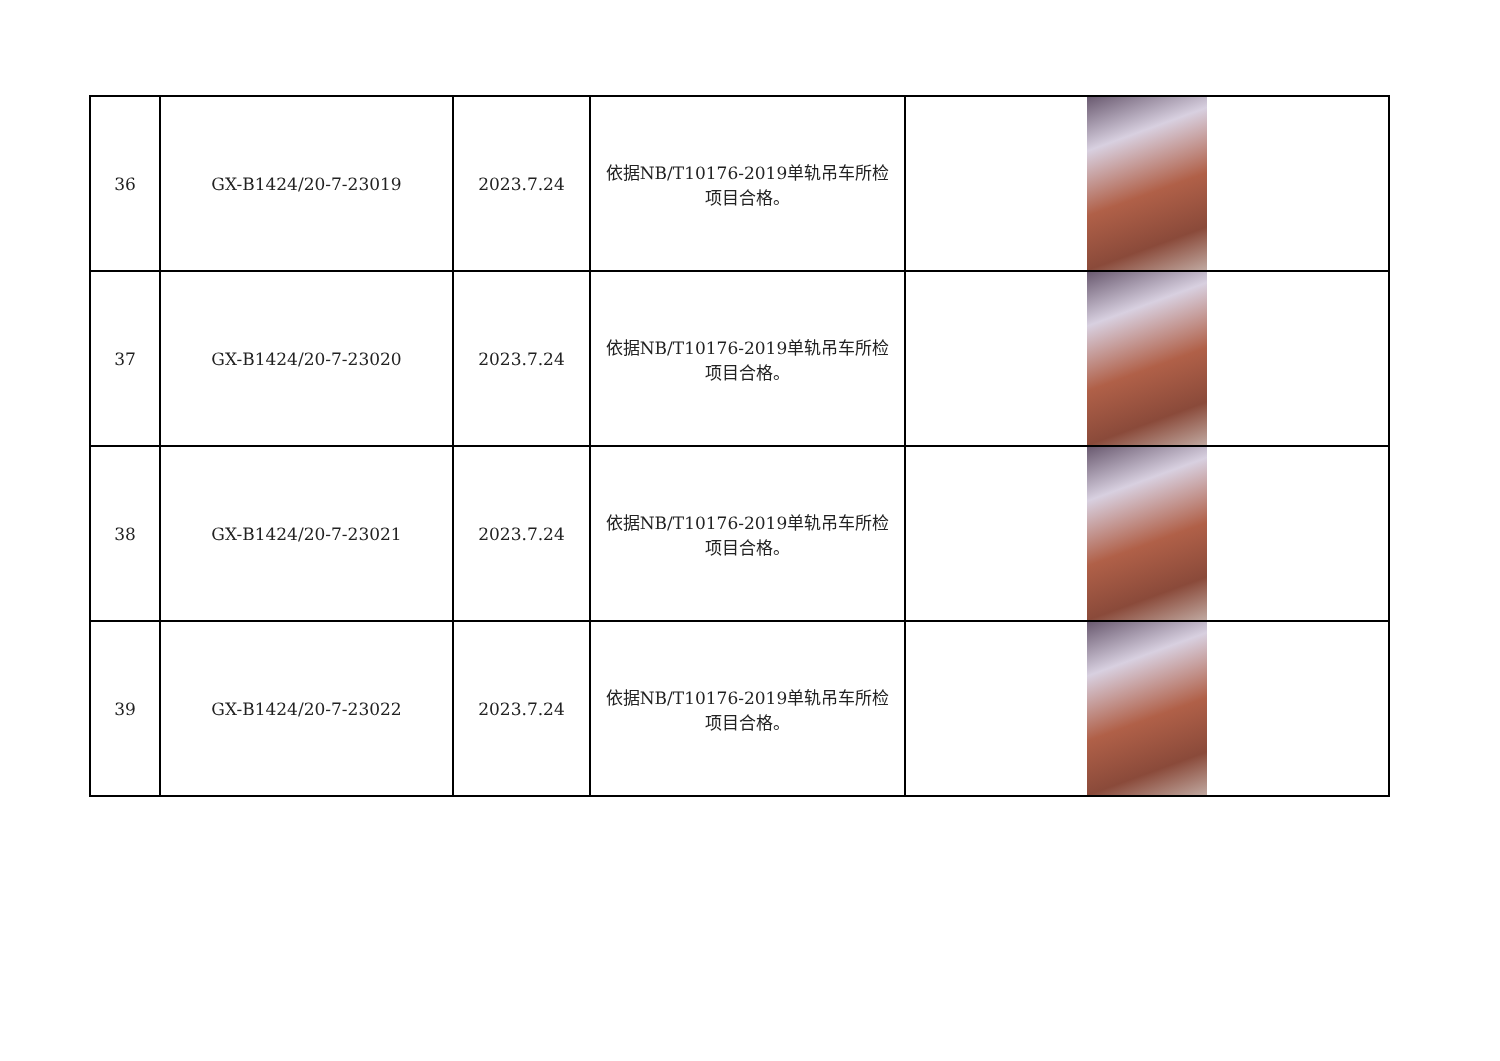| 36 | GX-B1424/20-7-23019 | 2023.7.24 | 依据NB/T10176-2019单轨吊车所检 项目合格。 | |
| 37 | GX-B1424/20-7-23020 | 2023.7.24 | 依据NB/T10176-2019单轨吊车所检 项目合格。 | |
| 38 | GX-B1424/20-7-23021 | 2023.7.24 | 依据NB/T10176-2019单轨吊车所检 项目合格。 | |
| 39 | GX-B1424/20-7-23022 | 2023.7.24 | 依据NB/T10176-2019单轨吊车所检 项目合格。 | |